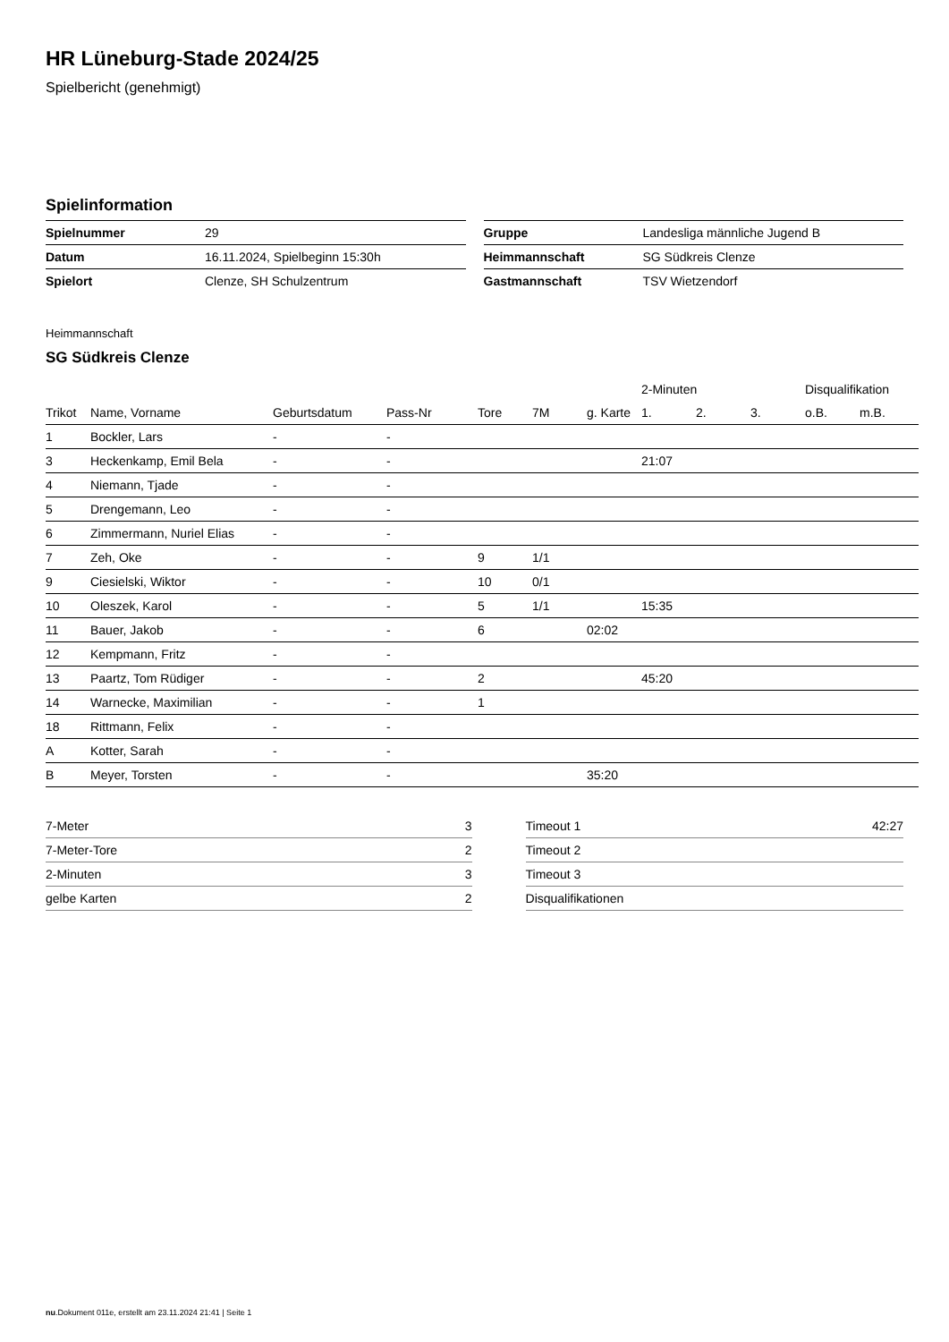HR Lüneburg-Stade 2024/25
Spielbericht (genehmigt)
Spielinformation
| Spielnummer | 29 |
| Datum | 16.11.2024, Spielbeginn 15:30h |
| Spielort | Clenze, SH Schulzentrum |
| Gruppe | Landesliga männliche Jugend B |
| Heimmannschaft | SG Südkreis Clenze |
| Gastmannschaft | TSV Wietzendorf |
Heimmannschaft
SG Südkreis Clenze
| | | | | | | | 2-Minuten | | | Disqualifikation | |
| --- | --- | --- | --- | --- | --- | --- | --- | --- | --- | --- | --- |
| Trikot | Name, Vorname | Geburtsdatum | Pass-Nr | Tore | 7M | g. Karte | 1. | 2. | 3. | o.B. | m.B. |
| 1 | Bockler, Lars | - | - | | | | | | | | |
| 3 | Heckenkamp, Emil Bela | - | - | | | | 21:07 | | | | |
| 4 | Niemann, Tjade | - | - | | | | | | | | |
| 5 | Drengemann, Leo | - | - | | | | | | | | |
| 6 | Zimmermann, Nuriel Elias | - | - | | | | | | | | |
| 7 | Zeh, Oke | - | - | 9 | 1/1 | | | | | | |
| 9 | Ciesielski, Wiktor | - | - | 10 | 0/1 | | | | | | |
| 10 | Oleszek, Karol | - | - | 5 | 1/1 | | 15:35 | | | | |
| 11 | Bauer, Jakob | - | - | 6 | | 02:02 | | | | | |
| 12 | Kempmann, Fritz | - | - | | | | | | | | |
| 13 | Paartz, Tom Rüdiger | - | - | 2 | | | 45:20 | | | | |
| 14 | Warnecke, Maximilian | - | - | 1 | | | | | | | |
| 18 | Rittmann, Felix | - | - | | | | | | | | |
| A | Kotter, Sarah | - | - | | | | | | | | |
| B | Meyer, Torsten | - | - | | | 35:20 | | | | | |
| 7-Meter | 3 |
| 7-Meter-Tore | 2 |
| 2-Minuten | 3 |
| gelbe Karten | 2 |
| Timeout 1 | 42:27 |
| Timeout 2 | |
| Timeout 3 | |
| Disqualifikationen | |
nu.Dokument 011e, erstellt am 23.11.2024 21:41 | Seite 1